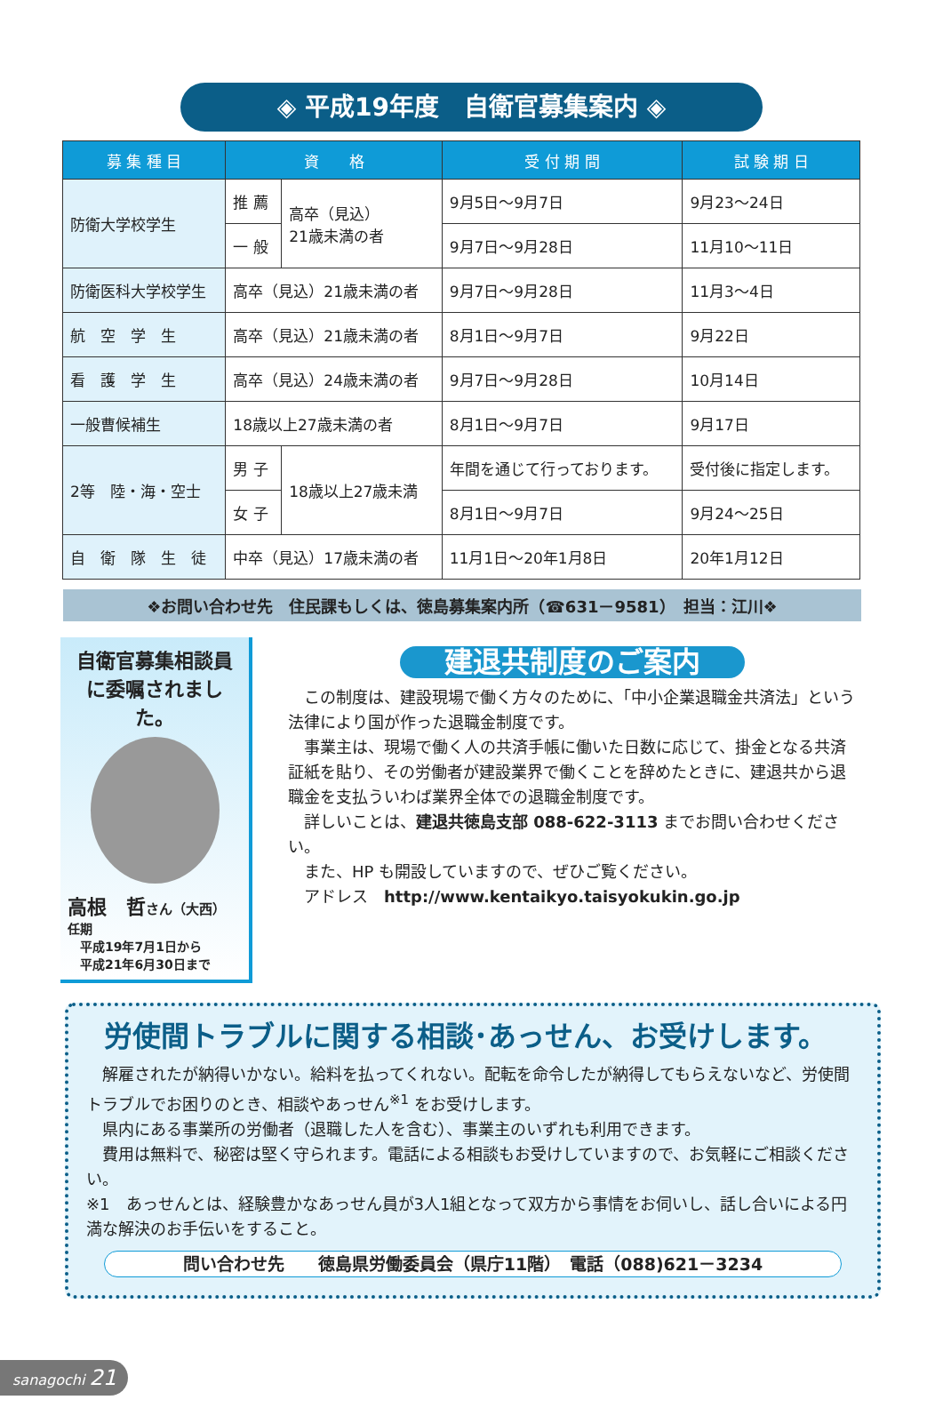◈ 平成19年度　自衛官募集案内 ◈
| 募 集 種 目 | 資 格 | | 受 付 期 間 | 試 験 期 日 |
| --- | --- | --- | --- | --- |
| 防衛大学校学生 | 推 薦 | 高卒（見込） 21歳未満の者 | 9月5日～9月7日 | 9月23～24日 |
| | 一 般 | | 9月7日～9月28日 | 11月10～11日 |
| 防衛医科大学校学生 | 高卒（見込）21歳未満の者 | | 9月7日～9月28日 | 11月3～4日 |
| 航 空 学 生 | 高卒（見込）21歳未満の者 | | 8月1日～9月7日 | 9月22日 |
| 看 護 学 生 | 高卒（見込）24歳未満の者 | | 9月7日～9月28日 | 10月14日 |
| 一般曹候補生 | 18歳以上27歳未満の者 | | 8月1日～9月7日 | 9月17日 |
| 2等 陸・海・空士 | 男 子 | 18歳以上27歳未満 | 年間を通じて行っております。 | 受付後に指定します。 |
| | 女 子 | | 8月1日～9月7日 | 9月24～25日 |
| 自 衛 隊 生 徒 | 中卒（見込）17歳未満の者 | | 11月1日～20年1月8日 | 20年1月12日 |
❖お問い合わせ先　住民課もしくは、徳島募集案内所（☎631－9581）　担当：江川❖
自衛官募集相談員に委嘱されました。
高根　哲さん（大西）
任期
　平成19年7月1日から
　平成21年6月30日まで
建退共制度のご案内
この制度は、建設現場で働く方々のために、「中小企業退職金共済法」という法律により国が作った退職金制度です。
事業主は、現場で働く人の共済手帳に働いた日数に応じて、掛金となる共済証紙を貼り、その労働者が建設業界で働くことを辞めたときに、建退共から退職金を支払ういわば業界全体での退職金制度です。
詳しいことは、建退共徳島支部 088-622-3113 までお問い合わせください。
また、HP も開設していますので、ぜひご覧ください。
アドレス　http://www.kentaikyo.taisyokukin.go.jp
労使間トラブルに関する相談･あっせん、お受けします。
解雇されたが納得いかない。給料を払ってくれない。配転を命令したが納得してもらえないなど、労使間トラブルでお困りのとき、相談やあっせん<sup>※1</sup> をお受けします。
県内にある事業所の労働者（退職した人を含む）、事業主のいずれも利用できます。
費用は無料で、秘密は堅く守られます。電話による相談もお受けしていますので、お気軽にご相談ください。
※1　あっせんとは、経験豊かなあっせん員が3人1組となって双方から事情をお伺いし、話し合いによる円満な解決のお手伝いをすること。
問い合わせ先　　徳島県労働委員会（県庁11階）　電話（088)621－3234
sanagochi 21